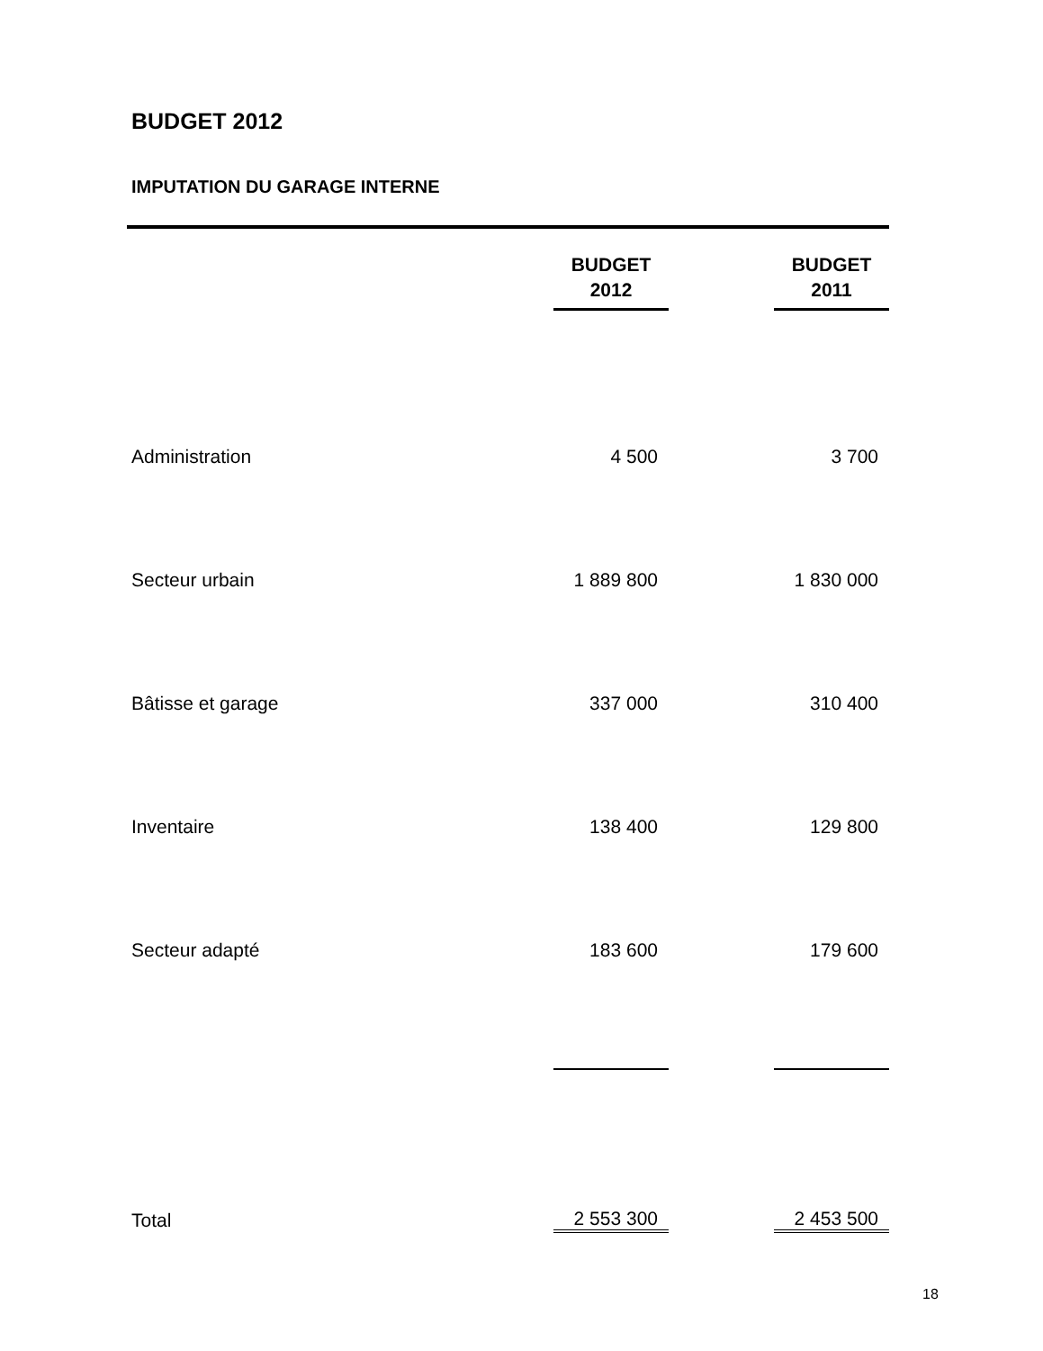BUDGET 2012
IMPUTATION DU GARAGE INTERNE
| | BUDGET 2012 | | BUDGET 2011 |
| Administration | 4 500 | | 3 700 |
| Secteur urbain | 1 889 800 | | 1 830 000 |
| Bâtisse et garage | 337 000 | | 310 400 |
| Inventaire | 138 400 | | 129 800 |
| Secteur adapté | 183 600 | | 179 600 |
| Total | 2 553 300 | | 2 453 500 |
18